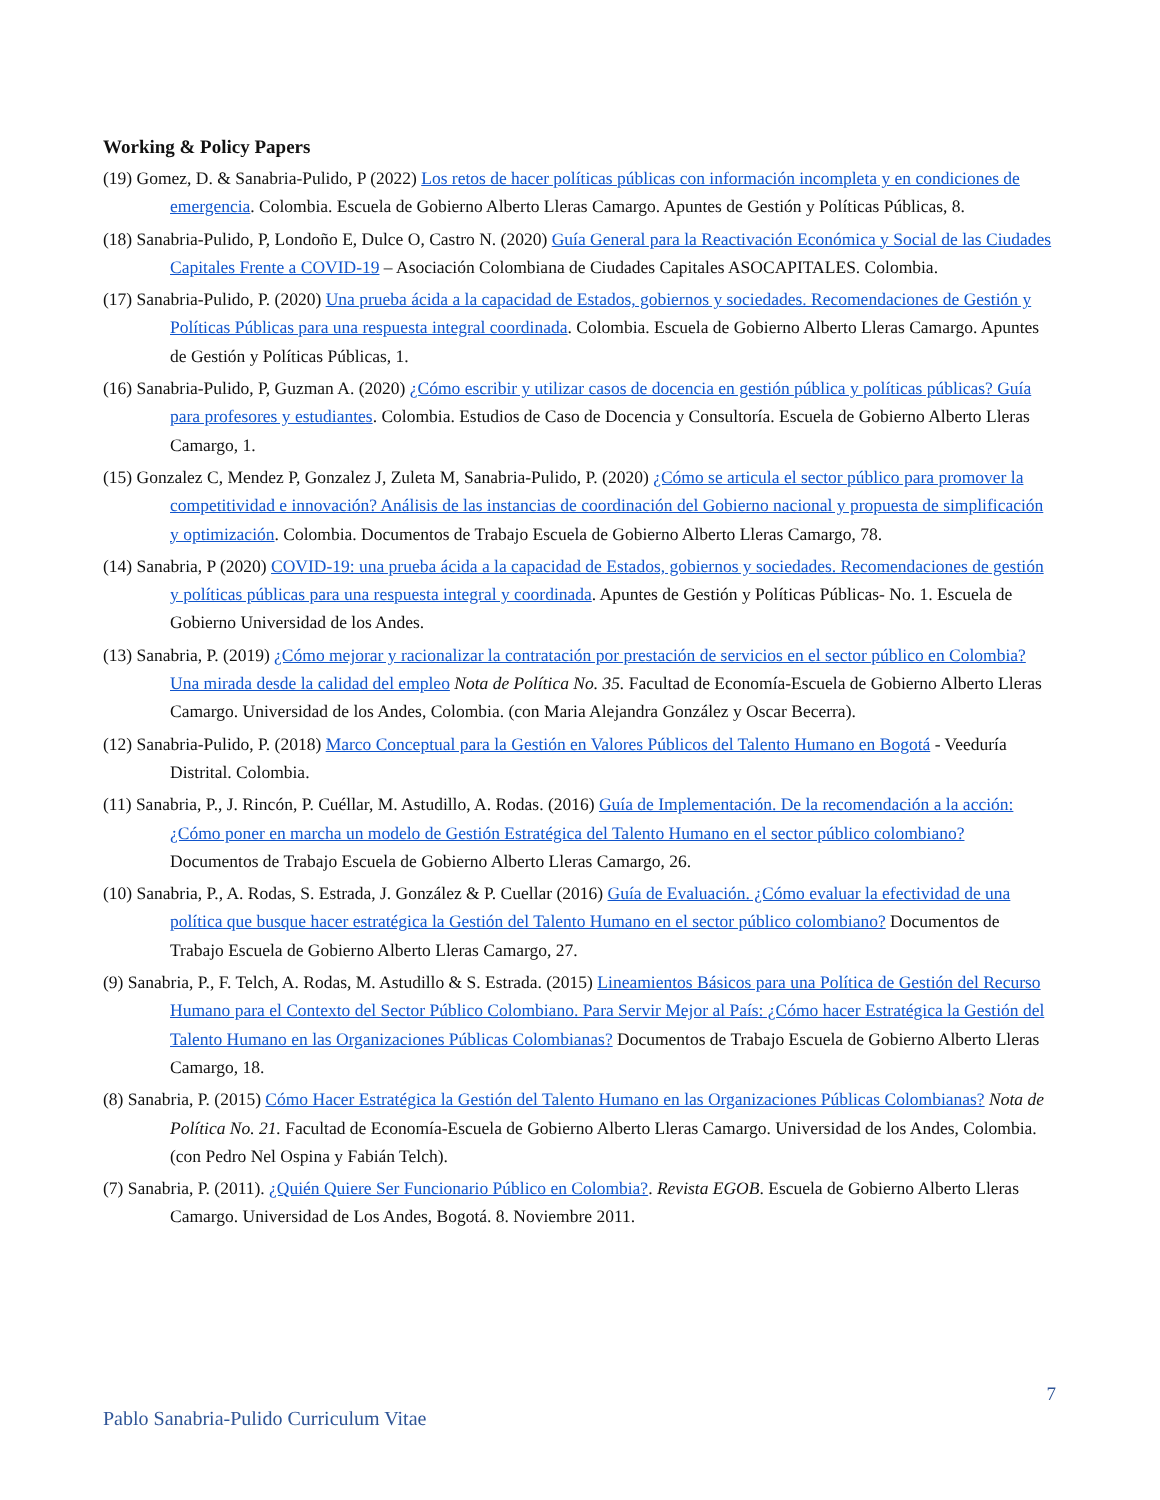Working & Policy Papers
(19) Gomez, D. & Sanabria-Pulido, P (2022) Los retos de hacer políticas públicas con información incompleta y en condiciones de emergencia. Colombia. Escuela de Gobierno Alberto Lleras Camargo. Apuntes de Gestión y Políticas Públicas, 8.
(18) Sanabria-Pulido, P, Londoño E, Dulce O, Castro N. (2020) Guía General para la Reactivación Económica y Social de las Ciudades Capitales Frente a COVID-19 – Asociación Colombiana de Ciudades Capitales ASOCAPITALES. Colombia.
(17) Sanabria-Pulido, P. (2020) Una prueba ácida a la capacidad de Estados, gobiernos y sociedades. Recomendaciones de Gestión y Políticas Públicas para una respuesta integral coordinada. Colombia. Escuela de Gobierno Alberto Lleras Camargo. Apuntes de Gestión y Políticas Públicas, 1.
(16) Sanabria-Pulido, P, Guzman A. (2020) ¿Cómo escribir y utilizar casos de docencia en gestión pública y políticas públicas? Guía para profesores y estudiantes. Colombia. Estudios de Caso de Docencia y Consultoría. Escuela de Gobierno Alberto Lleras Camargo, 1.
(15) Gonzalez C, Mendez P, Gonzalez J, Zuleta M, Sanabria-Pulido, P. (2020) ¿Cómo se articula el sector público para promover la competitividad e innovación? Análisis de las instancias de coordinación del Gobierno nacional y propuesta de simplificación y optimización. Colombia. Documentos de Trabajo Escuela de Gobierno Alberto Lleras Camargo, 78.
(14) Sanabria, P (2020) COVID-19: una prueba ácida a la capacidad de Estados, gobiernos y sociedades. Recomendaciones de gestión y políticas públicas para una respuesta integral y coordinada. Apuntes de Gestión y Políticas Públicas- No. 1. Escuela de Gobierno Universidad de los Andes.
(13) Sanabria, P. (2019) ¿Cómo mejorar y racionalizar la contratación por prestación de servicios en el sector público en Colombia? Una mirada desde la calidad del empleo Nota de Política No. 35. Facultad de Economía-Escuela de Gobierno Alberto Lleras Camargo. Universidad de los Andes, Colombia. (con Maria Alejandra González y Oscar Becerra).
(12) Sanabria-Pulido, P. (2018) Marco Conceptual para la Gestión en Valores Públicos del Talento Humano en Bogotá - Veeduría Distrital. Colombia.
(11) Sanabria, P., J. Rincón, P. Cuéllar, M. Astudillo, A. Rodas. (2016) Guía de Implementación. De la recomendación a la acción: ¿Cómo poner en marcha un modelo de Gestión Estratégica del Talento Humano en el sector público colombiano? Documentos de Trabajo Escuela de Gobierno Alberto Lleras Camargo, 26.
(10) Sanabria, P., A. Rodas, S. Estrada, J. González & P. Cuellar (2016) Guía de Evaluación. ¿Cómo evaluar la efectividad de una política que busque hacer estratégica la Gestión del Talento Humano en el sector público colombiano? Documentos de Trabajo Escuela de Gobierno Alberto Lleras Camargo, 27.
(9) Sanabria, P., F. Telch, A. Rodas, M. Astudillo & S. Estrada. (2015) Lineamientos Básicos para una Política de Gestión del Recurso Humano para el Contexto del Sector Público Colombiano. Para Servir Mejor al País: ¿Cómo hacer Estratégica la Gestión del Talento Humano en las Organizaciones Públicas Colombianas? Documentos de Trabajo Escuela de Gobierno Alberto Lleras Camargo, 18.
(8) Sanabria, P. (2015) Cómo Hacer Estratégica la Gestión del Talento Humano en las Organizaciones Públicas Colombianas? Nota de Política No. 21. Facultad de Economía-Escuela de Gobierno Alberto Lleras Camargo. Universidad de los Andes, Colombia. (con Pedro Nel Ospina y Fabián Telch).
(7) Sanabria, P. (2011). ¿Quién Quiere Ser Funcionario Público en Colombia?. Revista EGOB. Escuela de Gobierno Alberto Lleras Camargo. Universidad de Los Andes, Bogotá. 8. Noviembre 2011.
7
Pablo Sanabria-Pulido Curriculum Vitae